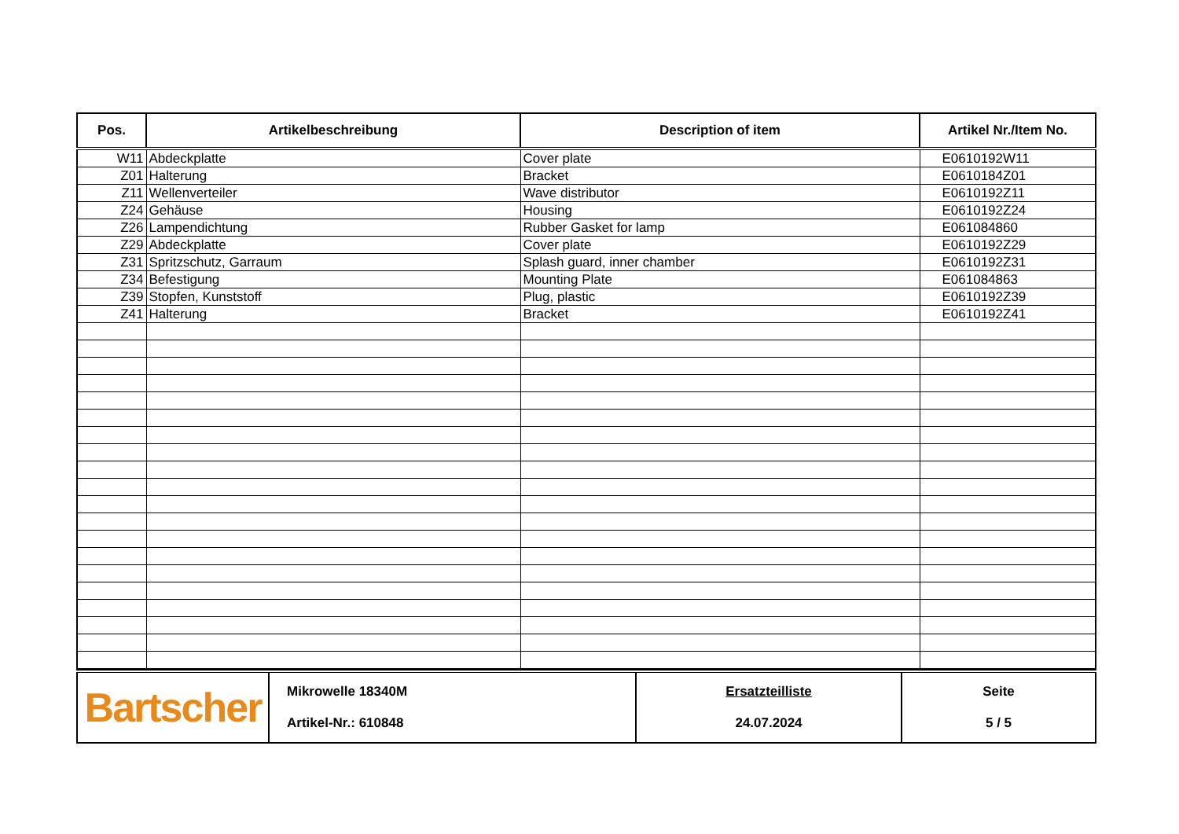| Pos. | Artikelbeschreibung | Description of item | Artikel Nr./Item No. |
| --- | --- | --- | --- |
| W11 | Abdeckplatte | Cover plate | E0610192W11 |
| Z01 | Halterung | Bracket | E0610184Z01 |
| Z11 | Wellenverteiler | Wave distributor | E0610192Z11 |
| Z24 | Gehäuse | Housing | E0610192Z24 |
| Z26 | Lampendichtung | Rubber Gasket for lamp | E061084860 |
| Z29 | Abdeckplatte | Cover plate | E0610192Z29 |
| Z31 | Spritzschutz, Garraum | Splash guard, inner chamber | E0610192Z31 |
| Z34 | Befestigung | Mounting Plate | E061084863 |
| Z39 | Stopfen, Kunststoff | Plug, plastic | E0610192Z39 |
| Z41 | Halterung | Bracket | E0610192Z41 |
| Bartscher | Mikrowelle 18340M Artikel-Nr.: 610848 | Ersatzteilliste 24.07.2024 | Seite 5 / 5 |